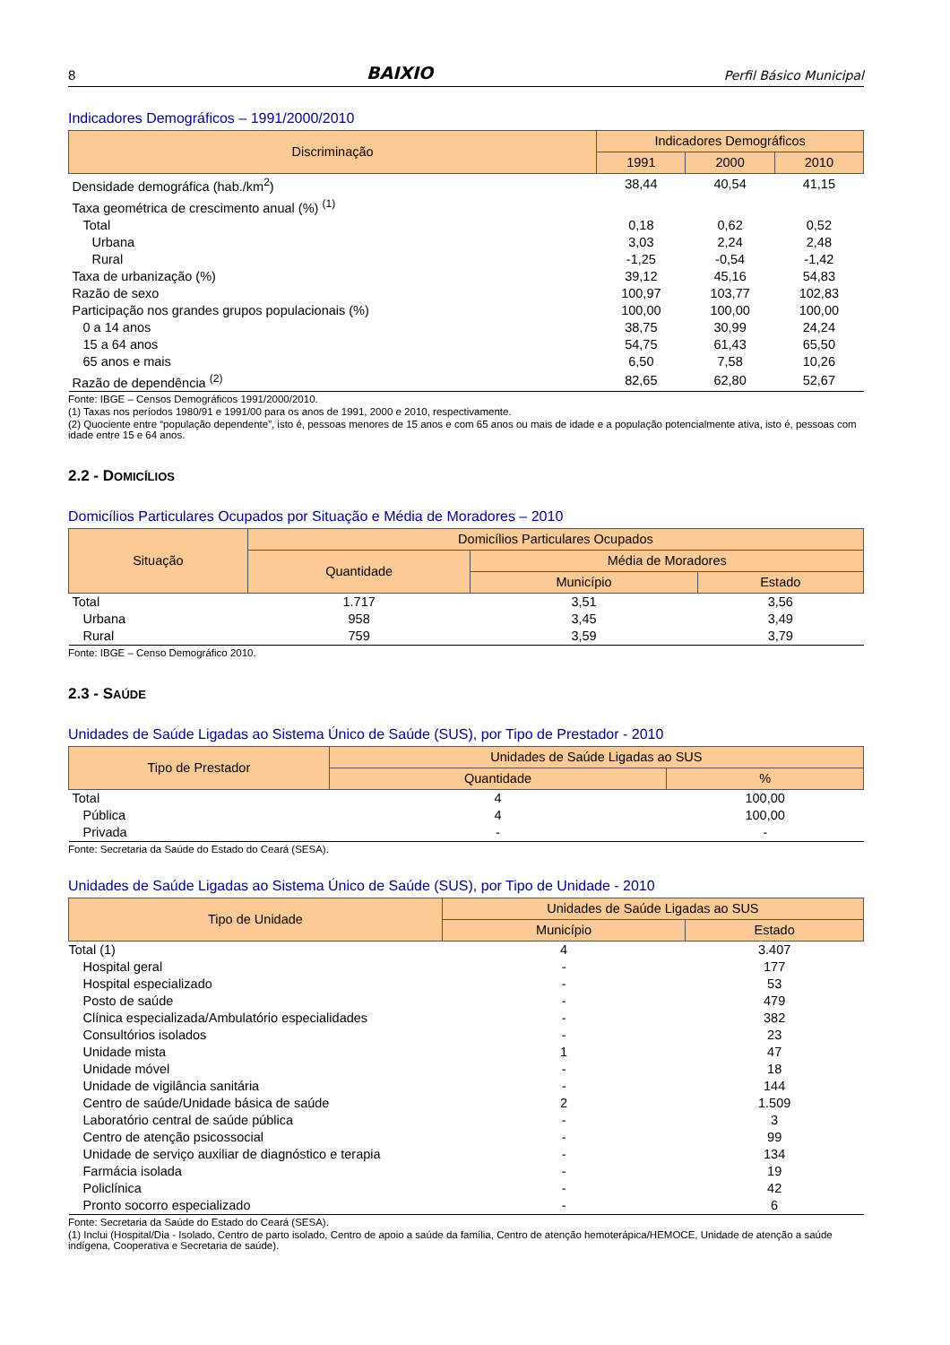8 BAIXIO Perfil Básico Municipal
Indicadores Demográficos – 1991/2000/2010
| Discriminação | Indicadores Demográficos | | |
| --- | --- | --- | --- |
| | 1991 | 2000 | 2010 |
| Densidade demográfica (hab./km<sup>2</sup>) | 38,44 | 40,54 | 41,15 |
| Taxa geométrica de crescimento anual (%) <sup>(1)</sup> | | | |
| Total | 0,18 | 0,62 | 0,52 |
| Urbana | 3,03 | 2,24 | 2,48 |
| Rural | -1,25 | -0,54 | -1,42 |
| Taxa de urbanização (%) | 39,12 | 45,16 | 54,83 |
| Razão de sexo | 100,97 | 103,77 | 102,83 |
| Participação nos grandes grupos populacionais (%) | 100,00 | 100,00 | 100,00 |
| 0 a 14 anos | 38,75 | 30,99 | 24,24 |
| 15 a 64 anos | 54,75 | 61,43 | 65,50 |
| 65 anos e mais | 6,50 | 7,58 | 10,26 |
| Razão de dependência <sup>(2)</sup> | 82,65 | 62,80 | 52,67 |
Fonte: IBGE – Censos Demográficos 1991/2000/2010.
(1) Taxas nos períodos 1980/91 e 1991/00 para os anos de 1991, 2000 e 2010, respectivamente.
(2) Quociente entre “população dependente”, isto é, pessoas menores de 15 anos e com 65 anos ou mais de idade e a população potencialmente ativa, isto é, pessoas com idade entre 15 e 64 anos.
2.2 - DOMICÍLIOS
Domicílios Particulares Ocupados por Situação e Média de Moradores – 2010
| Situação | Domicílios Particulares Ocupados | | |
| --- | --- | --- | --- |
| | Quantidade | Média de Moradores | |
| | | Município | Estado |
| Total | 1.717 | 3,51 | 3,56 |
| Urbana | 958 | 3,45 | 3,49 |
| Rural | 759 | 3,59 | 3,79 |
Fonte: IBGE – Censo Demográfico 2010.
2.3 - SAÚDE
Unidades de Saúde Ligadas ao Sistema Único de Saúde (SUS), por Tipo de Prestador - 2010
| Tipo de Prestador | Unidades de Saúde Ligadas ao SUS | |
| --- | --- | --- |
| | Quantidade | % |
| Total | 4 | 100,00 |
| Pública | 4 | 100,00 |
| Privada | - | - |
Fonte: Secretaria da Saúde do Estado do Ceará (SESA).
Unidades de Saúde Ligadas ao Sistema Único de Saúde (SUS), por Tipo de Unidade - 2010
| Tipo de Unidade | Unidades de Saúde Ligadas ao SUS | |
| --- | --- | --- |
| | Município | Estado |
| Total (1) | 4 | 3.407 |
| Hospital geral | - | 177 |
| Hospital especializado | - | 53 |
| Posto de saúde | - | 479 |
| Clínica especializada/Ambulatório especialidades | - | 382 |
| Consultórios isolados | - | 23 |
| Unidade mista | 1 | 47 |
| Unidade móvel | - | 18 |
| Unidade de vigilância sanitária | - | 144 |
| Centro de saúde/Unidade básica de saúde | 2 | 1.509 |
| Laboratório central de saúde pública | - | 3 |
| Centro de atenção psicossocial | - | 99 |
| Unidade de serviço auxiliar de diagnóstico e terapia | - | 134 |
| Farmácia isolada | - | 19 |
| Policlínica | - | 42 |
| Pronto socorro especializado | - | 6 |
Fonte: Secretaria da Saúde do Estado do Ceará (SESA).
(1) Inclui (Hospital/Dia - Isolado, Centro de parto isolado, Centro de apoio a saúde da família, Centro de atenção hemoterápica/HEMOCE, Unidade de atenção a saúde indígena, Cooperativa e Secretaria de saúde).